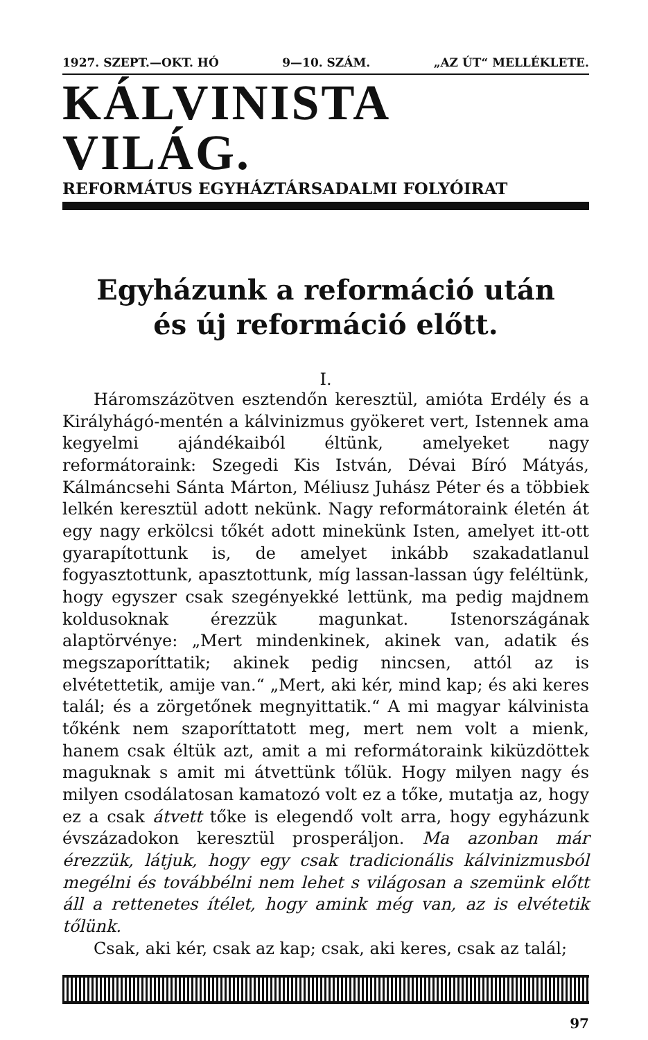1927. SZEPT.—OKT. HÓ 9—10. SZÁM. „AZ ÚT“ MELLÉKLETE.
KÁLVINISTA VILÁG.
REFORMÁTUS EGYHÁZTÁRSADALMI FOLYÓIRAT
Egyházunk a reformáció után
és új reformáció előtt.
I.
Háromszázötven esztendőn keresztül, amióta Erdély és a Királyhágó-mentén a kálvinizmus gyökeret vert, Istennek ama kegyelmi ajándékaiból éltünk, amelyeket nagy reformátoraink: Szegedi Kis István, Dévai Bíró Mátyás, Kálmáncsehi Sánta Márton, Méliusz Juhász Péter és a többiek lelkén keresztül adott nekünk. Nagy reformátoraink életén át egy nagy erkölcsi tőkét adott minekünk Isten, amelyet itt-ott gyarapítottunk is, de amelyet inkább szakadatlanul fogyasztottunk, apasztottunk, míg lassan-lassan úgy feléltünk, hogy egyszer csak szegényekké lettünk, ma pedig majdnem koldusoknak érezzük magunkat. Istenországának alaptörvénye: „Mert mindenkinek, akinek van, adatik és megszaporíttatik; akinek pedig nincsen, attól az is elvétettetik, amije van.“ „Mert, aki kér, mind kap; és aki keres talál; és a zörgetőnek megnyittatik.“ A mi magyar kálvinista tőkénk nem szaporíttatott meg, mert nem volt a mienk, hanem csak éltük azt, amit a mi reformátoraink kiküzdöttek maguknak s amit mi átvettünk tőlük. Hogy milyen nagy és milyen csodálatosan kamatozó volt ez a tőke, mutatja az, hogy ez a csak átvett tőke is elegendő volt arra, hogy egyházunk évszázadokon keresztül prosperáljon. Ma azonban már érezzük, látjuk, hogy egy csak tradicionális kálvinizmusból megélni és továbbélni nem lehet s világosan a szemünk előtt áll a rettenetes ítélet, hogy amink még van, az is elvétetik tőlünk.
Csak, aki kér, csak az kap; csak, aki keres, csak az talál;
97